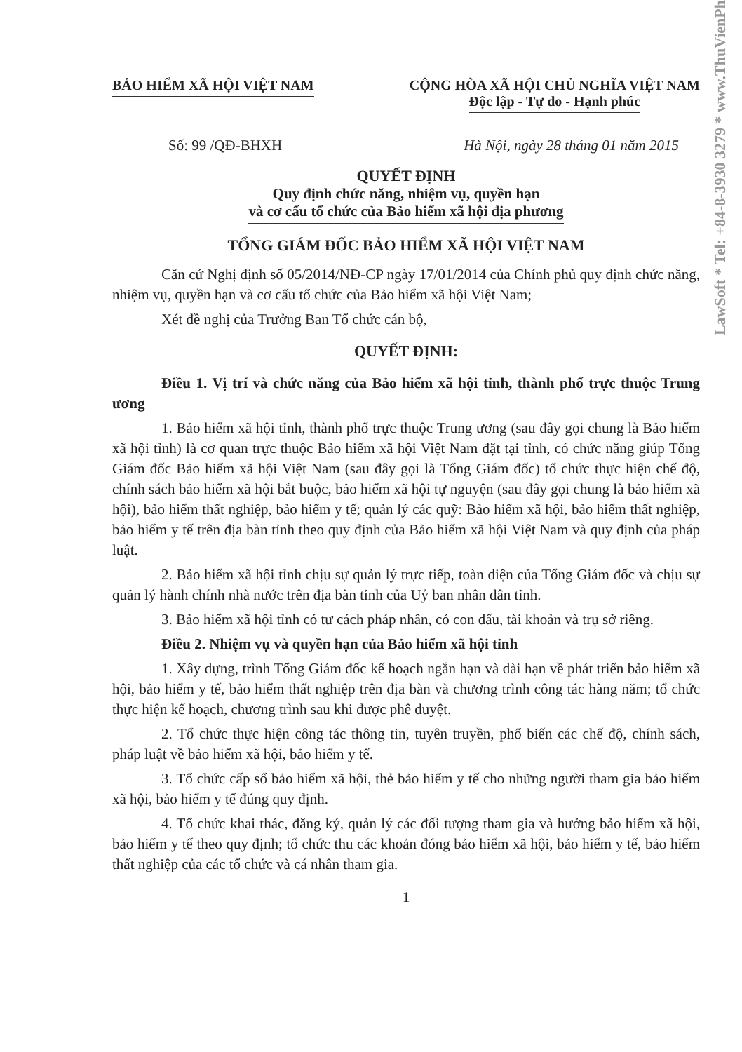LawSoft * Tel: +84-8-3930 3279 * www.ThuVienPh
BẢO HIỂM XÃ HỘI VIỆT NAM CỘNG HÒA XÃ HỘI CHỦ NGHĨA VIỆT NAM
Độc lập - Tự do - Hạnh phúc
Số: 99 /QĐ-BHXH Hà Nội, ngày 28 tháng 01 năm 2015
QUYẾT ĐỊNH
Quy định chức năng, nhiệm vụ, quyền hạn
và cơ cấu tổ chức của Bảo hiểm xã hội địa phương
TỔNG GIÁM ĐỐC BẢO HIỂM XÃ HỘI VIỆT NAM
Căn cứ Nghị định số 05/2014/NĐ-CP ngày 17/01/2014 của Chính phủ quy định chức năng, nhiệm vụ, quyền hạn và cơ cấu tổ chức của Bảo hiểm xã hội Việt Nam;
Xét đề nghị của Trưởng Ban Tổ chức cán bộ,
QUYẾT ĐỊNH:
Điều 1. Vị trí và chức năng của Bảo hiểm xã hội tỉnh, thành phố trực thuộc Trung ương
1. Bảo hiểm xã hội tỉnh, thành phố trực thuộc Trung ương (sau đây gọi chung là Bảo hiểm xã hội tỉnh) là cơ quan trực thuộc Bảo hiểm xã hội Việt Nam đặt tại tỉnh, có chức năng giúp Tổng Giám đốc Bảo hiểm xã hội Việt Nam (sau đây gọi là Tổng Giám đốc) tổ chức thực hiện chế độ, chính sách bảo hiểm xã hội bắt buộc, bảo hiểm xã hội tự nguyện (sau đây gọi chung là bảo hiểm xã hội), bảo hiểm thất nghiệp, bảo hiểm y tế; quản lý các quỹ: Bảo hiểm xã hội, bảo hiểm thất nghiệp, bảo hiểm y tế trên địa bàn tỉnh theo quy định của Bảo hiểm xã hội Việt Nam và quy định của pháp luật.
2. Bảo hiểm xã hội tỉnh chịu sự quản lý trực tiếp, toàn diện của Tổng Giám đốc và chịu sự quản lý hành chính nhà nước trên địa bàn tỉnh của Uỷ ban nhân dân tỉnh.
3. Bảo hiểm xã hội tỉnh có tư cách pháp nhân, có con dấu, tài khoản và trụ sở riêng.
Điều 2. Nhiệm vụ và quyền hạn của Bảo hiểm xã hội tỉnh
1. Xây dựng, trình Tổng Giám đốc kế hoạch ngắn hạn và dài hạn về phát triển bảo hiểm xã hội, bảo hiểm y tế, bảo hiểm thất nghiệp trên địa bàn và chương trình công tác hàng năm; tổ chức thực hiện kế hoạch, chương trình sau khi được phê duyệt.
2. Tổ chức thực hiện công tác thông tin, tuyên truyền, phổ biến các chế độ, chính sách, pháp luật về bảo hiểm xã hội, bảo hiểm y tế.
3. Tổ chức cấp sổ bảo hiểm xã hội, thẻ bảo hiểm y tế cho những người tham gia bảo hiểm xã hội, bảo hiểm y tế đúng quy định.
4. Tổ chức khai thác, đăng ký, quản lý các đối tượng tham gia và hưởng bảo hiểm xã hội, bảo hiểm y tế theo quy định; tổ chức thu các khoản đóng bảo hiểm xã hội, bảo hiểm y tế, bảo hiểm thất nghiệp của các tổ chức và cá nhân tham gia.
1